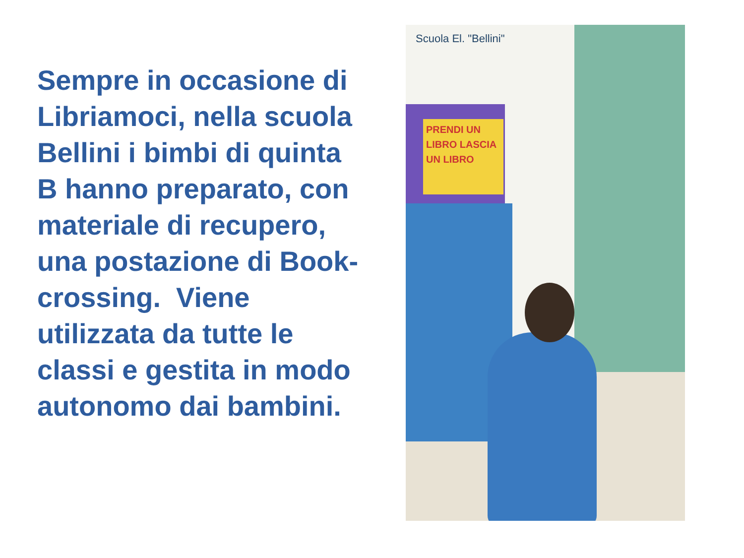Sempre in occasione di Libriamoci, nella scuola Bellini i bimbi di quinta B hanno preparato, con materiale di recupero, una postazione di Book-crossing. Viene utilizzata da tutte le classi e gestita in modo autonomo dai bambini.
Scuola El. "Bellini"
PRENDI UN LIBRO LASCIA UN LIBRO